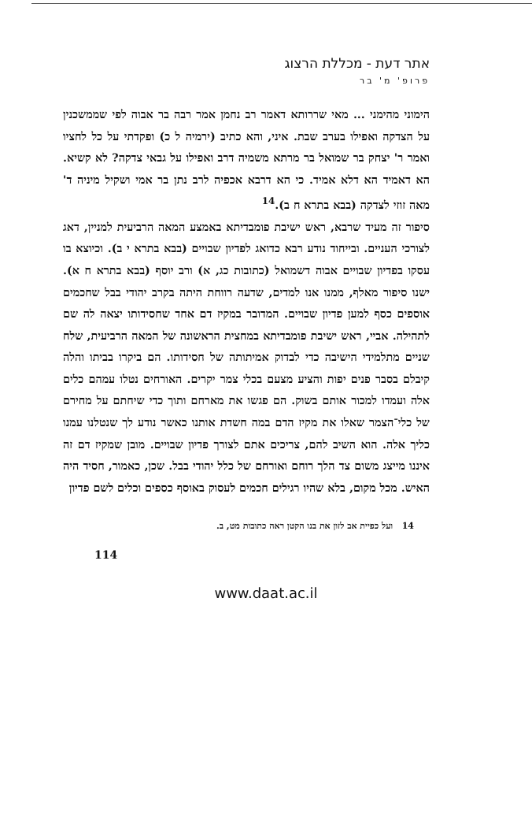אתר דעת - מכללת הרצוג
פרופ' מ' בר
הימוני מהימני ... מאי שררותא דאמר רב נחמן אמר רבה בר אבוה לפי שממשכנין על הצדקה ואפילו בערב שבת. איני, והא כתיב (ירמיה ל כ) ופקדתי על כל לחציו ואמר ר' יצחק בר שמואל בר מרתא משמיה דרב ואפילו על גבאי צדקה? לא קשיא. הא דאמיד הא דלא אמיד. כי הא דרבא אכפיה לרב נתן בר אמי ושקיל מיניה ד' מאה זוזי לצדקה (בבא בתרא ח ב).<sup>14</sup>
סיפור זה מעיד שרבא, ראש ישיבת פומבדיתא באמצע המאה הרביעית למניין, דאג לצורכי העניים. ובייחוד נודע רבא כדואג לפדיון שבויים (בבא בתרא י ב). וכיוצא בו עסקו בפדיון שבויים אבוה דשמואל (כתובות כג, א) ורב יוסף (בבא בתרא ח א). ישנו סיפור מאלף, ממנו אנו למדים, שדעה רווחת היתה בקרב יהודי בבל שחכמים אוספים כסף למען פדיון שבויים. המדובר במקיז דם אחד שחסידותו יצאה לה שם לתהילה. אביי, ראש ישיבת פומבדיתא במחצית הראשונה של המאה הרביעית, שלח שניים מתלמידי הישיבה כדי לבדוק אמיתותה של חסידותו. הם ביקרו בביתו והלה קיבלם בסבר פנים יפות והציע מצעם בכלי צמר יקרים. האורחים נטלו עמהם כלים אלה ועמדו למכור אותם בשוק. הם פגשו את מארחם ותוך כדי שיחתם על מחירם של כלי־הצמר שאלו את מקיז הדם במה חשדת אותנו כאשר נודע לך שנטלנו עמנו כליך אלה. הוא השיב להם, צריכים אתם לצורך פדיון שבויים. מובן שמקיז דם זה איננו מייצג משום צד הלך רוחם ואורחם של כלל יהודי בבל. שכן, כאמור, חסיד היה האיש. מכל מקום, בלא שהיו רגילים חכמים לעסוק באוסף כספים וכלים לשם פדיון
14 ועל כפיית אב לזון את בנו הקטן ראה כתובות מט, ב.
114
www.daat.ac.il